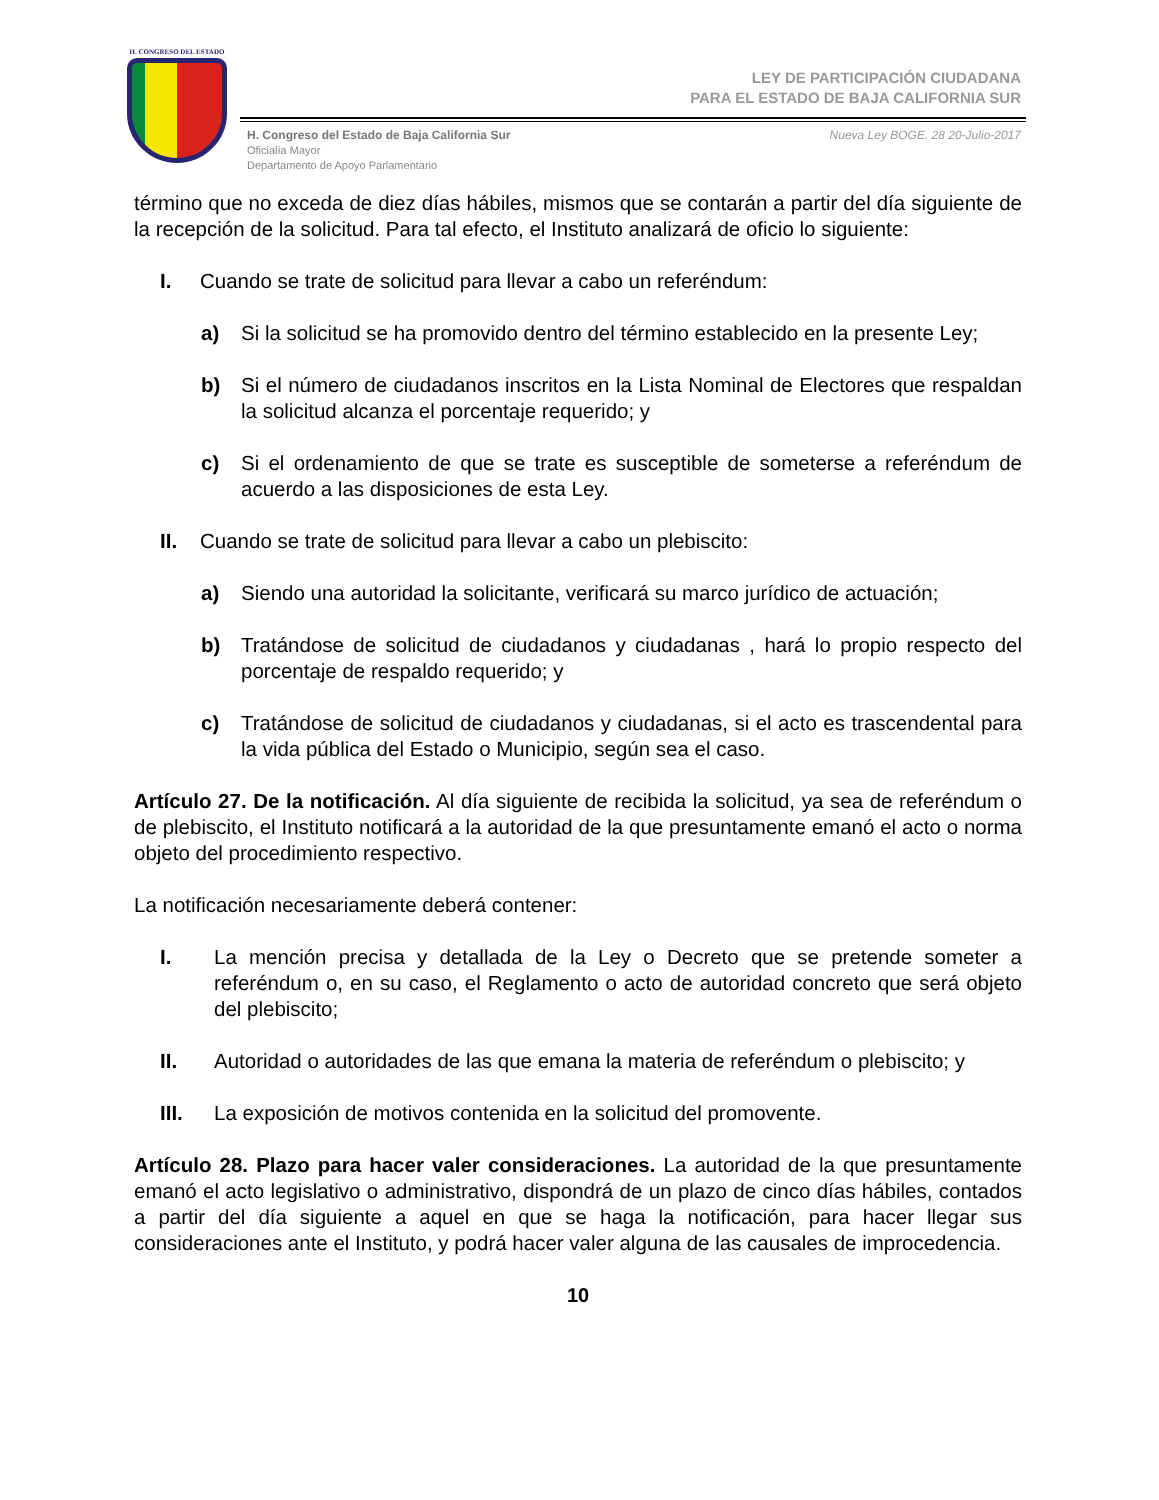H. CONGRESO DEL ESTADO
LEY DE PARTICIPACIÓN CIUDADANA
PARA EL ESTADO DE BAJA CALIFORNIA SUR
H. Congreso del Estado de Baja California Sur
Oficialía Mayor
Departamento de Apoyo Parlamentario
Nueva Ley BOGE. 28 20-Julio-2017
término que no exceda de diez días hábiles, mismos que se contarán a partir del día siguiente de la recepción de la solicitud. Para tal efecto, el Instituto analizará de oficio lo siguiente:
I. Cuando se trate de solicitud para llevar a cabo un referéndum:
a) Si la solicitud se ha promovido dentro del término establecido en la presente Ley;
b) Si el número de ciudadanos inscritos en la Lista Nominal de Electores que respaldan la solicitud alcanza el porcentaje requerido; y
c) Si el ordenamiento de que se trate es susceptible de someterse a referéndum de acuerdo a las disposiciones de esta Ley.
II. Cuando se trate de solicitud para llevar a cabo un plebiscito:
a) Siendo una autoridad la solicitante, verificará su marco jurídico de actuación;
b) Tratándose de solicitud de ciudadanos y ciudadanas , hará lo propio respecto del porcentaje de respaldo requerido; y
c) Tratándose de solicitud de ciudadanos y ciudadanas, si el acto es trascendental para la vida pública del Estado o Municipio, según sea el caso.
Artículo 27. De la notificación. Al día siguiente de recibida la solicitud, ya sea de referéndum o de plebiscito, el Instituto notificará a la autoridad de la que presuntamente emanó el acto o norma objeto del procedimiento respectivo.
La notificación necesariamente deberá contener:
I. La mención precisa y detallada de la Ley o Decreto que se pretende someter a referéndum o, en su caso, el Reglamento o acto de autoridad concreto que será objeto del plebiscito;
II. Autoridad o autoridades de las que emana la materia de referéndum o plebiscito; y
III. La exposición de motivos contenida en la solicitud del promovente.
Artículo 28. Plazo para hacer valer consideraciones. La autoridad de la que presuntamente emanó el acto legislativo o administrativo, dispondrá de un plazo de cinco días hábiles, contados a partir del día siguiente a aquel en que se haga la notificación, para hacer llegar sus consideraciones ante el Instituto, y podrá hacer valer alguna de las causales de improcedencia.
10